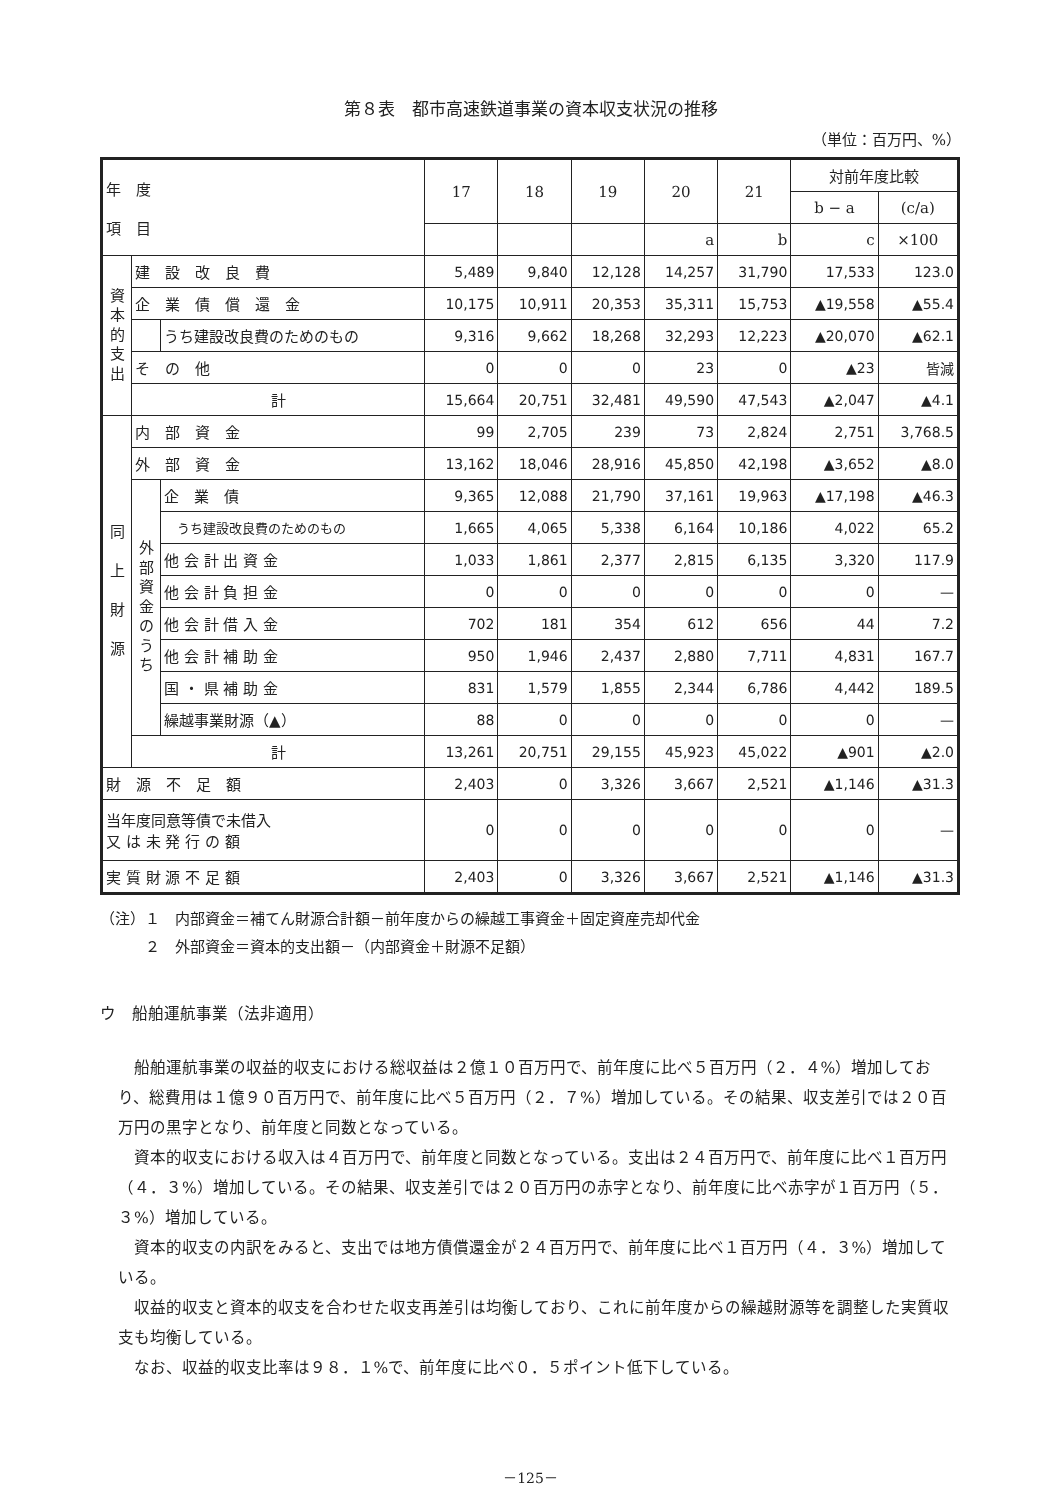第８表　都市高速鉄道事業の資本収支状況の推移
（単位：百万円、%）
| 年 度 項 目 | | | 17 | 18 | 19 | 20 | 21 | 対前年度比較 | |
| --- | --- | --- | --- | --- | --- | --- | --- | --- | --- |
| | | | | | | | | b − a | (c/a) |
| | | | | | | a | b | c | ×100 |
| 資本的支出 | 建 設 改 良 費 | | 5,489 | 9,840 | 12,128 | 14,257 | 31,790 | 17,533 | 123.0 |
| | 企 業 債 償 還 金 | | 10,175 | 10,911 | 20,353 | 35,311 | 15,753 | ▲19,558 | ▲55.4 |
| | | うち建設改良費のためのもの | 9,316 | 9,662 | 18,268 | 32,293 | 12,223 | ▲20,070 | ▲62.1 |
| | そ の 他 | | 0 | 0 | 0 | 23 | 0 | ▲23 | 皆減 |
| | 計 | | 15,664 | 20,751 | 32,481 | 49,590 | 47,543 | ▲2,047 | ▲4.1 |
| 同 上 財 源 | 内 部 資 金 | | 99 | 2,705 | 239 | 73 | 2,824 | 2,751 | 3,768.5 |
| | 外 部 資 金 | | 13,162 | 18,046 | 28,916 | 45,850 | 42,198 | ▲3,652 | ▲8.0 |
| | 外部資金のうち | 企 業 債 | 9,365 | 12,088 | 21,790 | 37,161 | 19,963 | ▲17,198 | ▲46.3 |
| | | うち建設改良費のためのもの | 1,665 | 4,065 | 5,338 | 6,164 | 10,186 | 4,022 | 65.2 |
| | | 他 会 計 出 資 金 | 1,033 | 1,861 | 2,377 | 2,815 | 6,135 | 3,320 | 117.9 |
| | | 他 会 計 負 担 金 | 0 | 0 | 0 | 0 | 0 | 0 | — |
| | | 他 会 計 借 入 金 | 702 | 181 | 354 | 612 | 656 | 44 | 7.2 |
| | | 他 会 計 補 助 金 | 950 | 1,946 | 2,437 | 2,880 | 7,711 | 4,831 | 167.7 |
| | | 国 ・ 県 補 助 金 | 831 | 1,579 | 1,855 | 2,344 | 6,786 | 4,442 | 189.5 |
| | | 繰越事業財源（▲） | 88 | 0 | 0 | 0 | 0 | 0 | — |
| | 計 | | 13,261 | 20,751 | 29,155 | 45,923 | 45,022 | ▲901 | ▲2.0 |
| 財 源 不 足 額 | | | 2,403 | 0 | 3,326 | 3,667 | 2,521 | ▲1,146 | ▲31.3 |
| 当年度同意等債で未借入 又 は 未 発 行 の 額 | | | 0 | 0 | 0 | 0 | 0 | 0 | — |
| 実 質 財 源 不 足 額 | | | 2,403 | 0 | 3,326 | 3,667 | 2,521 | ▲1,146 | ▲31.3 |
（注）１　内部資金＝補てん財源合計額－前年度からの繰越工事資金＋固定資産売却代金
　　　２　外部資金＝資本的支出額－（内部資金＋財源不足額）
ウ　船舶運航事業（法非適用）
船舶運航事業の収益的収支における総収益は２億１０百万円で、前年度に比べ５百万円（２．４%）増加しており、総費用は１億９０百万円で、前年度に比べ５百万円（２．７%）増加している。その結果、収支差引では２０百万円の黒字となり、前年度と同数となっている。
資本的収支における収入は４百万円で、前年度と同数となっている。支出は２４百万円で、前年度に比べ１百万円（４．３%）増加している。その結果、収支差引では２０百万円の赤字となり、前年度に比べ赤字が１百万円（５．３%）増加している。
資本的収支の内訳をみると、支出では地方債償還金が２４百万円で、前年度に比べ１百万円（４．３%）増加している。
収益的収支と資本的収支を合わせた収支再差引は均衡しており、これに前年度からの繰越財源等を調整した実質収支も均衡している。
なお、収益的収支比率は９８．１%で、前年度に比べ０．５ポイント低下している。
－125－